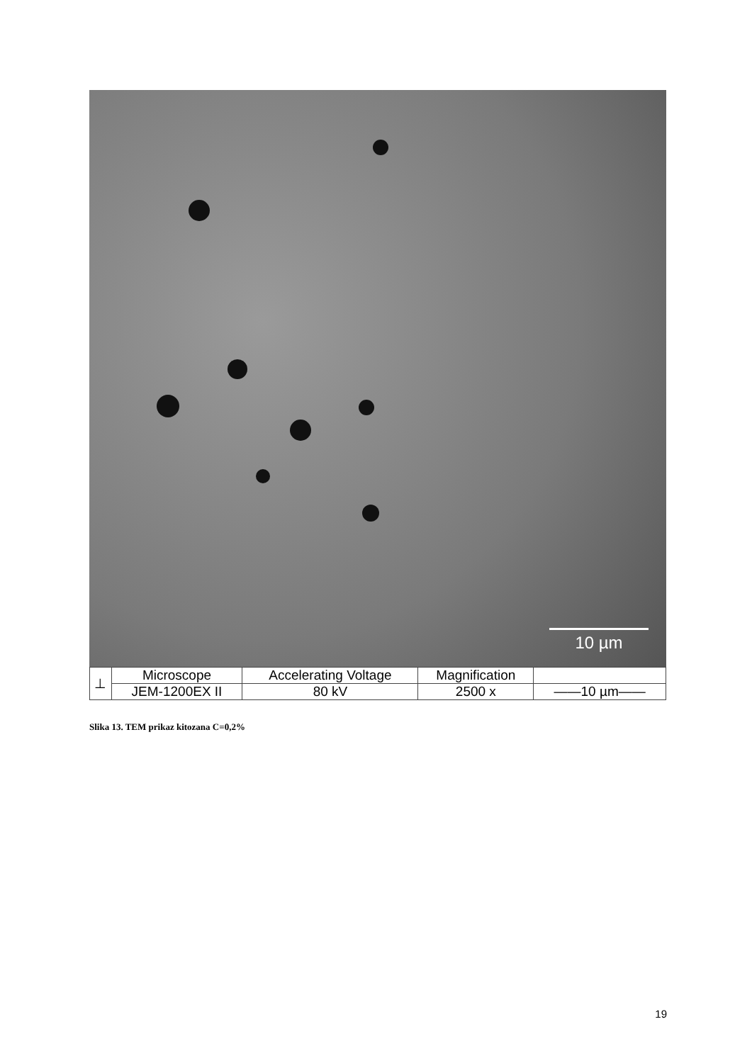10 µm
| ⊥ | Microscope | Accelerating Voltage | Magnification | |
| | JEM-1200EX II | 80 kV | 2500 x | ——10 µm—— |
Slika 13. TEM prikaz kitozana C=0,2%
19